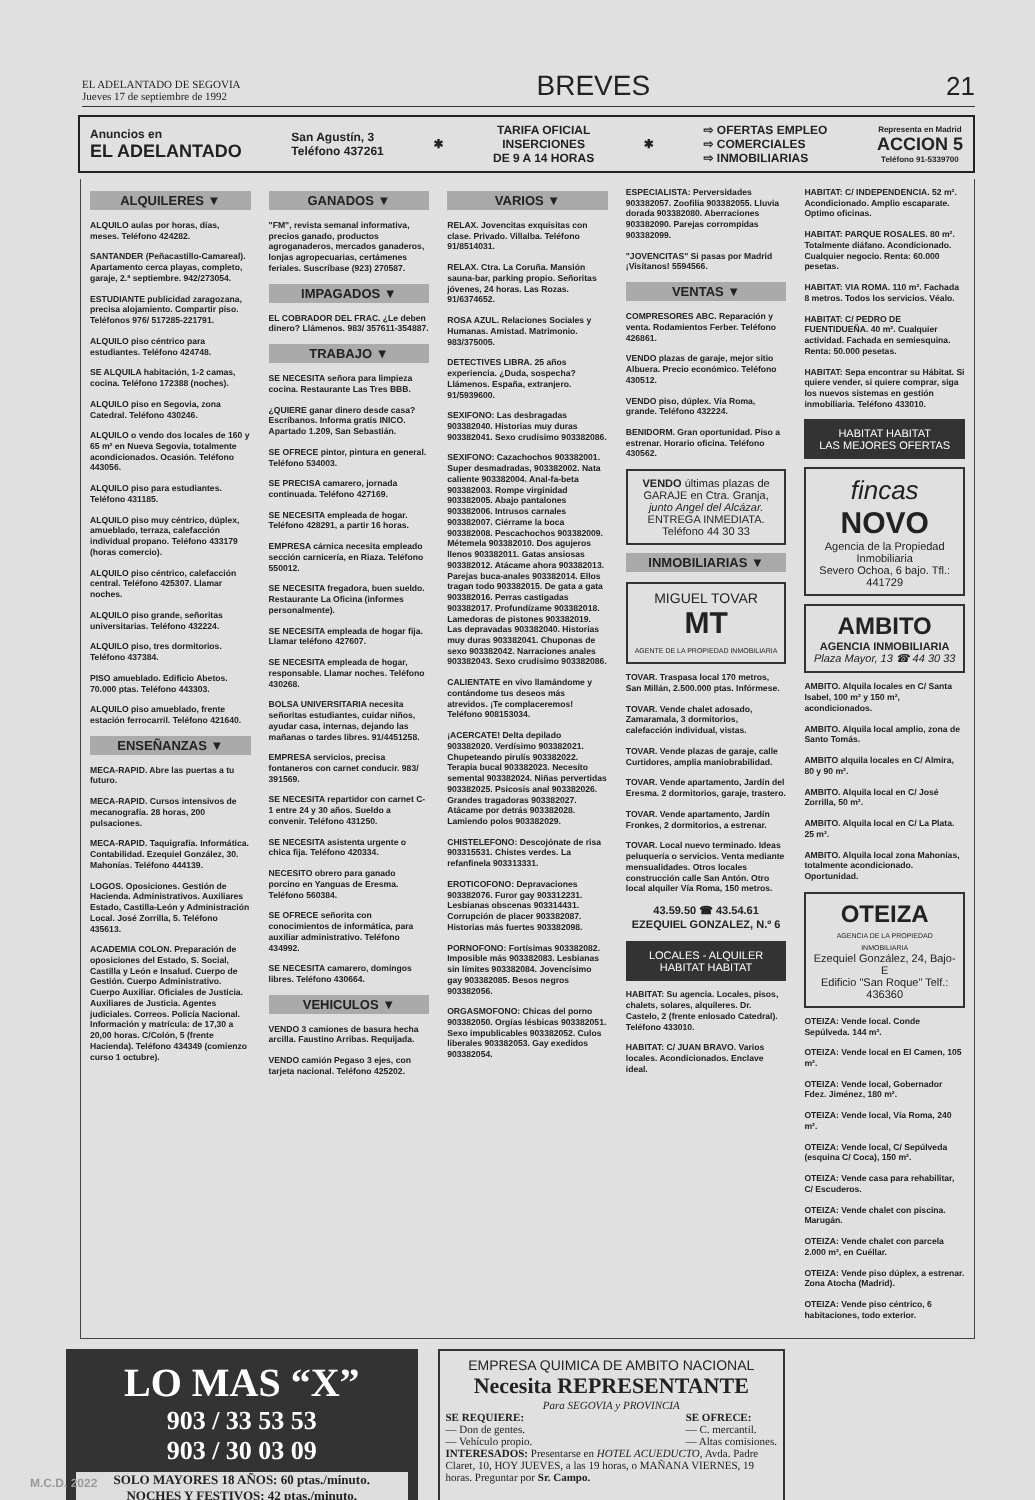EL ADELANTADO DE SEGOVIA
Jueves 17 de septiembre de 1992
BREVES
21
Anuncios en
EL ADELANTADO
San Agustín, 3
Teléfono 437261
✱
TARIFA OFICIAL
INSERCIONES
DE 9 A 14 HORAS
✱
⇨ OFERTAS EMPLEO
⇨ COMERCIALES
⇨ INMOBILIARIAS
Representa en Madrid
ACCION 5
Teléfono 91-5339700
ALQUILERES ▼
ALQUILO aulas por horas, días, meses. Teléfono 424282.
SANTANDER (Peñacastillo-Camareal). Apartamento cerca playas, completo, garaje, 2.ª septiembre. 942/273054.
ESTUDIANTE publicidad zaragozana, precisa alojamiento. Compartir piso. Teléfonos 976/ 517285-221791.
ALQUILO piso céntrico para estudiantes. Teléfono 424748.
SE ALQUILA habitación, 1-2 camas, cocina. Teléfono 172388 (noches).
ALQUILO piso en Segovia, zona Catedral. Teléfono 430246.
ALQUILO o vendo dos locales de 160 y 65 m² en Nueva Segovia, totalmente acondicionados. Ocasión. Teléfono 443056.
ALQUILO piso para estudiantes. Teléfono 431185.
ALQUILO piso muy céntrico, dúplex, amueblado, terraza, calefacción individual propano. Teléfono 433179 (horas comercio).
ALQUILO piso céntrico, calefacción central. Teléfono 425307. Llamar noches.
ALQUILO piso grande, señoritas universitarias. Teléfono 432224.
ALQUILO piso, tres dormitorios. Teléfono 437384.
PISO amueblado. Edificio Abetos. 70.000 ptas. Teléfono 443303.
ALQUILO piso amueblado, frente estación ferrocarril. Teléfono 421640.
ENSEÑANZAS ▼
MECA-RAPID. Abre las puertas a tu futuro.
MECA-RAPID. Cursos intensivos de mecanografía. 28 horas, 200 pulsaciones.
MECA-RAPID. Taquigrafía. Informática. Contabilidad. Ezequiel González, 30. Mahonías. Teléfono 444139.
LOGOS. Oposiciones. Gestión de Hacienda. Administrativos. Auxiliares Estado, Castilla-León y Administración Local. José Zorrilla, 5. Teléfono 435613.
ACADEMIA COLON. Preparación de oposiciones del Estado, S. Social, Castilla y León e Insalud. Cuerpo de Gestión. Cuerpo Administrativo. Cuerpo Auxiliar. Oficiales de Justicia. Auxiliares de Justicia. Agentes judiciales. Correos. Policía Nacional. Información y matrícula: de 17,30 a 20,00 horas. C/Colón, 5 (frente Hacienda). Teléfono 434349 (comienzo curso 1 octubre).
GANADOS ▼
"FM", revista semanal informativa, precios ganado, productos agroganaderos, mercados ganaderos, lonjas agropecuarias, certámenes feriales. Suscríbase (923) 270587.
IMPAGADOS ▼
EL COBRADOR DEL FRAC. ¿Le deben dinero? Llámenos. 983/ 357611-354887.
TRABAJO ▼
SE NECESITA señora para limpieza cocina. Restaurante Las Tres BBB.
¿QUIERE ganar dinero desde casa? Escríbanos. Informa gratis INICO. Apartado 1.209, San Sebastián.
SE OFRECE pintor, pintura en general. Teléfono 534003.
SE PRECISA camarero, jornada continuada. Teléfono 427169.
SE NECESITA empleada de hogar. Teléfono 428291, a partir 16 horas.
EMPRESA cárnica necesita empleado sección carnicería, en Riaza. Teléfono 550012.
SE NECESITA fregadora, buen sueldo. Restaurante La Oficina (informes personalmente).
SE NECESITA empleada de hogar fija. Llamar teléfono 427607.
SE NECESITA empleada de hogar, responsable. Llamar noches. Teléfono 430268.
BOLSA UNIVERSITARIA necesita señoritas estudiantes, cuidar niños, ayudar casa, internas, dejando las mañanas o tardes libres. 91/4451258.
EMPRESA servicios, precisa fontaneros con carnet conducir. 983/ 391569.
SE NECESITA repartidor con carnet C-1 entre 24 y 30 años. Sueldo a convenir. Teléfono 431250.
SE NECESITA asistenta urgente o chica fija. Teléfono 420334.
NECESITO obrero para ganado porcino en Yanguas de Eresma. Teléfono 560384.
SE OFRECE señorita con conocimientos de informática, para auxiliar administrativo. Teléfono 434992.
SE NECESITA camarero, domingos libres. Teléfono 430664.
VEHICULOS ▼
VENDO 3 camiones de basura hecha arcilla. Faustino Arribas. Requijada.
VENDO camión Pegaso 3 ejes, con tarjeta nacional. Teléfono 425202.
VARIOS ▼
RELAX. Jovencitas exquisitas con clase. Privado. Villalba. Teléfono 91/8514031.
RELAX. Ctra. La Coruña. Mansión sauna-bar, parking propio. Señoritas jóvenes, 24 horas. Las Rozas. 91/6374652.
ROSA AZUL. Relaciones Sociales y Humanas. Amistad. Matrimonio. 983/375005.
DETECTIVES LIBRA. 25 años experiencia. ¿Duda, sospecha? Llámenos. España, extranjero. 91/5939600.
SEXIFONO: Las desbragadas 903382040. Historias muy duras 903382041. Sexo crudísimo 903382086.
SEXIFONO: Cazachochos 903382001. Super desmadradas, 903382002. Nata caliente 903382004. Anal-fa-beta 903382003. Rompe virginidad 903382005. Abajo pantalones 903382006. Intrusos carnales 903382007. Ciérrame la boca 903382008. Pescachochos 903382009. Métemela 903382010. Dos agujeros llenos 903382011. Gatas ansiosas 903382012. Atácame ahora 903382013. Parejas buca-anales 903382014. Ellos tragan todo 903382015. De gata a gata 903382016. Perras castigadas 903382017. Profundízame 903382018. Lamedoras de pistones 903382019. Las depravadas 903382040. Historias muy duras 903382041. Chuponas de sexo 903382042. Narraciones anales 903382043. Sexo crudísimo 903382086.
CALIENTATE en vivo llamándome y contándome tus deseos más atrevidos. ¡Te complaceremos! Teléfono 908153034.
¡ACERCATE! Delta depilado 903382020. Verdísimo 903382021. Chupeteando pirulís 903382022. Terapia bucal 903382023. Necesito semental 903382024. Niñas pervertidas 903382025. Psicosis anal 903382026. Grandes tragadoras 903382027. Atácame por detrás 903382028. Lamiendo polos 903382029.
CHISTELEFONO: Descojónate de risa 903315531. Chistes verdes. La refanfinela 903313331.
EROTICOFONO: Depravaciones 903382076. Furor gay 903312231. Lesbianas obscenas 903314431. Corrupción de placer 903382087. Historias más fuertes 903382098.
PORNOFONO: Fortísimas 903382082. Imposible más 903382083. Lesbianas sin límites 903382084. Jovencísimo gay 903382085. Besos negros 903382056.
ORGASMOFONO: Chicas del porno 903382050. Orgías lésbicas 903382051. Sexo impublicables 903382052. Culos liberales 903382053. Gay exedidos 903382054.
ESPECIALISTA: Perversidades 903382057. Zoofilia 903382055. Lluvia dorada 903382080. Aberraciones 903382090. Parejas corrompidas 903382099.
"JOVENCITAS" Si pasas por Madrid ¡Visítanos! 5594566.
VENTAS ▼
COMPRESORES ABC. Reparación y venta. Rodamientos Ferber. Teléfono 426861.
VENDO plazas de garaje, mejor sitio Albuera. Precio económico. Teléfono 430512.
VENDO piso, dúplex. Vía Roma, grande. Teléfono 432224.
BENIDORM. Gran oportunidad. Piso a estrenar. Horario oficina. Teléfono 430562.
VENDO últimas plazas de GARAJE en Ctra. Granja,
junto Angel del Alcázar.
ENTREGA INMEDIATA.
Teléfono 44 30 33
INMOBILIARIAS ▼
MIGUEL TOVAR
MT
AGENTE DE LA PROPIEDAD INMOBILIARIA
TOVAR. Traspasa local 170 metros, San Millán, 2.500.000 ptas. Infórmese.
TOVAR. Vende chalet adosado, Zamaramala, 3 dormitorios, calefacción individual, vistas.
TOVAR. Vende plazas de garaje, calle Curtidores, amplia maniobrabilidad.
TOVAR. Vende apartamento, Jardín del Eresma. 2 dormitorios, garaje, trastero.
TOVAR. Vende apartamento, Jardín Fronkes, 2 dormitorios, a estrenar.
TOVAR. Local nuevo terminado. Ideas peluquería o servicios. Venta mediante mensualidades. Otros locales construcción calle San Antón. Otro local alquiler Vía Roma, 150 metros.
43.59.50 ☎ 43.54.61
EZEQUIEL GONZALEZ, N.º 6
LOCALES - ALQUILER
HABITAT HABITAT
HABITAT: Su agencia. Locales, pisos, chalets, solares, alquileres. Dr. Castelo, 2 (frente enlosado Catedral). Teléfono 433010.
HABITAT: C/ JUAN BRAVO. Varios locales. Acondicionados. Enclave ideal.
HABITAT: C/ INDEPENDENCIA. 52 m². Acondicionado. Amplio escaparate. Optimo oficinas.
HABITAT: PARQUE ROSALES. 80 m². Totalmente diáfano. Acondicionado. Cualquier negocio. Renta: 60.000 pesetas.
HABITAT: VIA ROMA. 110 m². Fachada 8 metros. Todos los servicios. Véalo.
HABITAT: C/ PEDRO DE FUENTIDUEÑA. 40 m². Cualquier actividad. Fachada en semiesquina. Renta: 50.000 pesetas.
HABITAT: Sepa encontrar su Hábitat. Si quiere vender, si quiere comprar, siga los nuevos sistemas en gestión inmobiliaria. Teléfono 433010.
HABITAT HABITAT
LAS MEJORES OFERTAS
fincas
NOVO
Agencia de la Propiedad Inmobiliaria
Severo Ochoa, 6 bajo. Tfl.: 441729
AMBITO
AGENCIA INMOBILIARIA
Plaza Mayor, 13 ☎ 44 30 33
AMBITO. Alquila locales en C/ Santa Isabel, 100 m² y 150 m², acondicionados.
AMBITO. Alquila local amplio, zona de Santo Tomás.
AMBITO alquila locales en C/ Almira, 80 y 90 m².
AMBITO. Alquila local en C/ José Zorrilla, 50 m².
AMBITO. Alquila local en C/ La Plata. 25 m².
AMBITO. Alquila local zona Mahonías, totalmente acondicionado. Oportunidad.
OTEIZA
AGENCIA DE LA PROPIEDAD INMOBILIARIA
Ezequiel González, 24, Bajo-E
Edificio "San Roque" Telf.: 436360
OTEIZA: Vende local. Conde Sepúlveda. 144 m².
OTEIZA: Vende local en El Camen, 105 m².
OTEIZA: Vende local, Gobernador Fdez. Jiménez, 180 m².
OTEIZA: Vende local, Vía Roma, 240 m².
OTEIZA: Vende local, C/ Sepúlveda (esquina C/ Coca), 150 m².
OTEIZA: Vende casa para rehabilitar, C/ Escuderos.
OTEIZA: Vende chalet con piscina. Marugán.
OTEIZA: Vende chalet con parcela 2.000 m², en Cuéllar.
OTEIZA: Vende piso dúplex, a estrenar. Zona Atocha (Madrid).
OTEIZA: Vende piso céntrico, 6 habitaciones, todo exterior.
LO MAS “X”
903 / 33 53 53
903 / 30 03 09
SOLO MAYORES 18 AÑOS: 60 ptas./minuto.
NOCHES Y FESTIVOS: 42 ptas./minuto.
EMPRESA QUIMICA DE AMBITO NACIONAL
Necesita REPRESENTANTE
Para SEGOVIA y PROVINCIA
SE REQUIERE:
— Don de gentes.
— Vehículo propio.
SE OFRECE:
— C. mercantil.
— Altas comisiones.
INTERESADOS: Presentarse en HOTEL ACUEDUCTO, Avda. Padre Claret, 10, HOY JUEVES, a las 19 horas, o MAÑANA VIERNES, 19 horas. Preguntar por Sr. Campo.
M.C.D. 2022